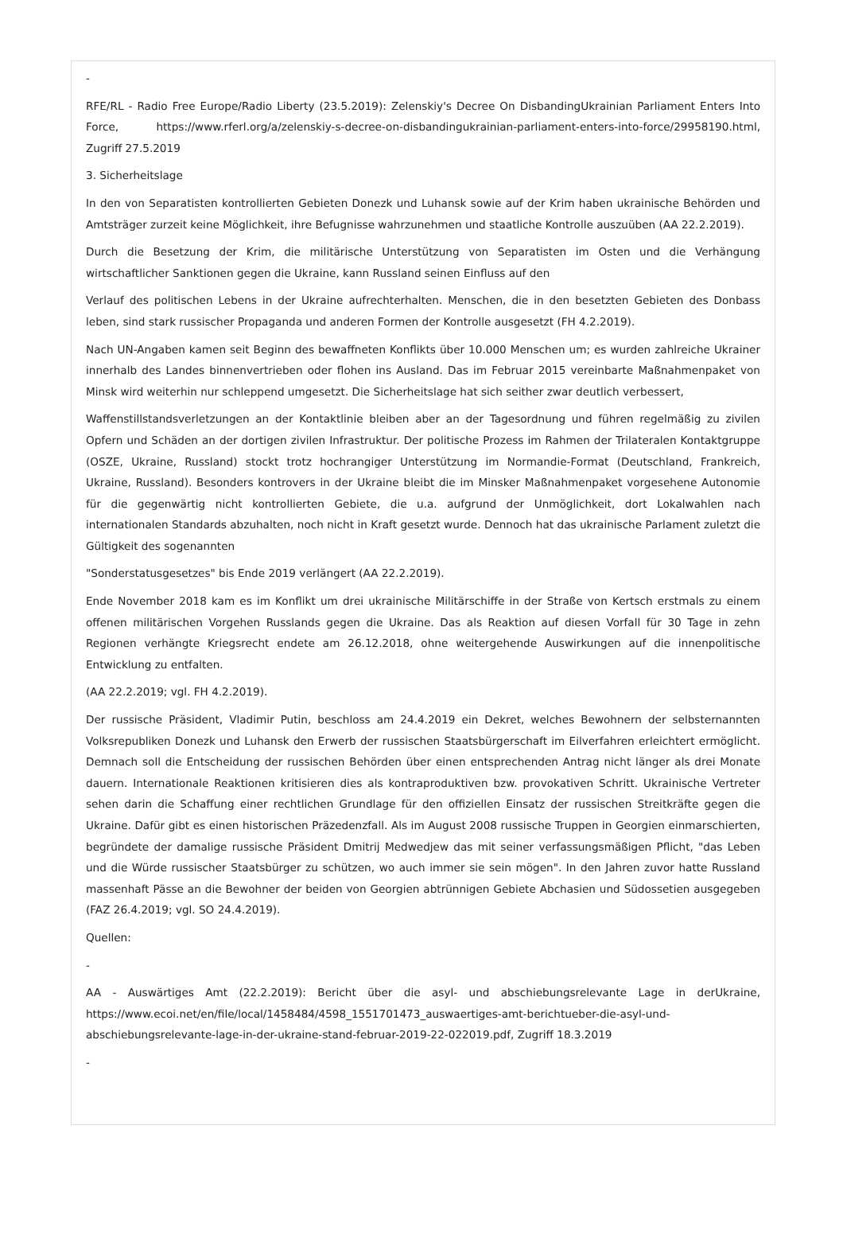-
RFE/RL - Radio Free Europe/Radio Liberty (23.5.2019): Zelenskiy's Decree On DisbandingUkrainian Parliament Enters Into Force, https://www.rferl.org/a/zelenskiy-s-decree-on-disbandingukrainian-parliament-enters-into-force/29958190.html, Zugriff 27.5.2019
3. Sicherheitslage
In den von Separatisten kontrollierten Gebieten Donezk und Luhansk sowie auf der Krim haben ukrainische Behörden und Amtsträger zurzeit keine Möglichkeit, ihre Befugnisse wahrzunehmen und staatliche Kontrolle auszuüben (AA 22.2.2019).
Durch die Besetzung der Krim, die militärische Unterstützung von Separatisten im Osten und die Verhängung wirtschaftlicher Sanktionen gegen die Ukraine, kann Russland seinen Einfluss auf den
Verlauf des politischen Lebens in der Ukraine aufrechterhalten. Menschen, die in den besetzten Gebieten des Donbass leben, sind stark russischer Propaganda und anderen Formen der Kontrolle ausgesetzt (FH 4.2.2019).
Nach UN-Angaben kamen seit Beginn des bewaffneten Konflikts über 10.000 Menschen um; es wurden zahlreiche Ukrainer innerhalb des Landes binnenvertrieben oder flohen ins Ausland. Das im Februar 2015 vereinbarte Maßnahmenpaket von Minsk wird weiterhin nur schleppend umgesetzt. Die Sicherheitslage hat sich seither zwar deutlich verbessert,
Waffenstillstandsverletzungen an der Kontaktlinie bleiben aber an der Tagesordnung und führen regelmäßig zu zivilen Opfern und Schäden an der dortigen zivilen Infrastruktur. Der politische Prozess im Rahmen der Trilateralen Kontaktgruppe (OSZE, Ukraine, Russland) stockt trotz hochrangiger Unterstützung im Normandie-Format (Deutschland, Frankreich, Ukraine, Russland). Besonders kontrovers in der Ukraine bleibt die im Minsker Maßnahmenpaket vorgesehene Autonomie für die gegenwärtig nicht kontrollierten Gebiete, die u.a. aufgrund der Unmöglichkeit, dort Lokalwahlen nach internationalen Standards abzuhalten, noch nicht in Kraft gesetzt wurde. Dennoch hat das ukrainische Parlament zuletzt die Gültigkeit des sogenannten
"Sonderstatusgesetzes" bis Ende 2019 verlängert (AA 22.2.2019).
Ende November 2018 kam es im Konflikt um drei ukrainische Militärschiffe in der Straße von Kertsch erstmals zu einem offenen militärischen Vorgehen Russlands gegen die Ukraine. Das als Reaktion auf diesen Vorfall für 30 Tage in zehn Regionen verhängte Kriegsrecht endete am 26.12.2018, ohne weitergehende Auswirkungen auf die innenpolitische Entwicklung zu entfalten.
(AA 22.2.2019; vgl. FH 4.2.2019).
Der russische Präsident, Vladimir Putin, beschloss am 24.4.2019 ein Dekret, welches Bewohnern der selbsternannten Volksrepubliken Donezk und Luhansk den Erwerb der russischen Staatsbürgerschaft im Eilverfahren erleichtert ermöglicht. Demnach soll die Entscheidung der russischen Behörden über einen entsprechenden Antrag nicht länger als drei Monate dauern. Internationale Reaktionen kritisieren dies als kontraproduktiven bzw. provokativen Schritt. Ukrainische Vertreter sehen darin die Schaffung einer rechtlichen Grundlage für den offiziellen Einsatz der russischen Streitkräfte gegen die Ukraine. Dafür gibt es einen historischen Präzedenzfall. Als im August 2008 russische Truppen in Georgien einmarschierten, begründete der damalige russische Präsident Dmitrij Medwedjew das mit seiner verfassungsmäßigen Pflicht, "das Leben und die Würde russischer Staatsbürger zu schützen, wo auch immer sie sein mögen". In den Jahren zuvor hatte Russland massenhaft Pässe an die Bewohner der beiden von Georgien abtrünnigen Gebiete Abchasien und Südossetien ausgegeben (FAZ 26.4.2019; vgl. SO 24.4.2019).
Quellen:
-
AA - Auswärtiges Amt (22.2.2019): Bericht über die asyl- und abschiebungsrelevante Lage in derUkraine, https://www.ecoi.net/en/file/local/1458484/4598_1551701473_auswaertiges-amt-berichtueber-die-asyl-und-abschiebungsrelevante-lage-in-der-ukraine-stand-februar-2019-22-022019.pdf, Zugriff 18.3.2019
-